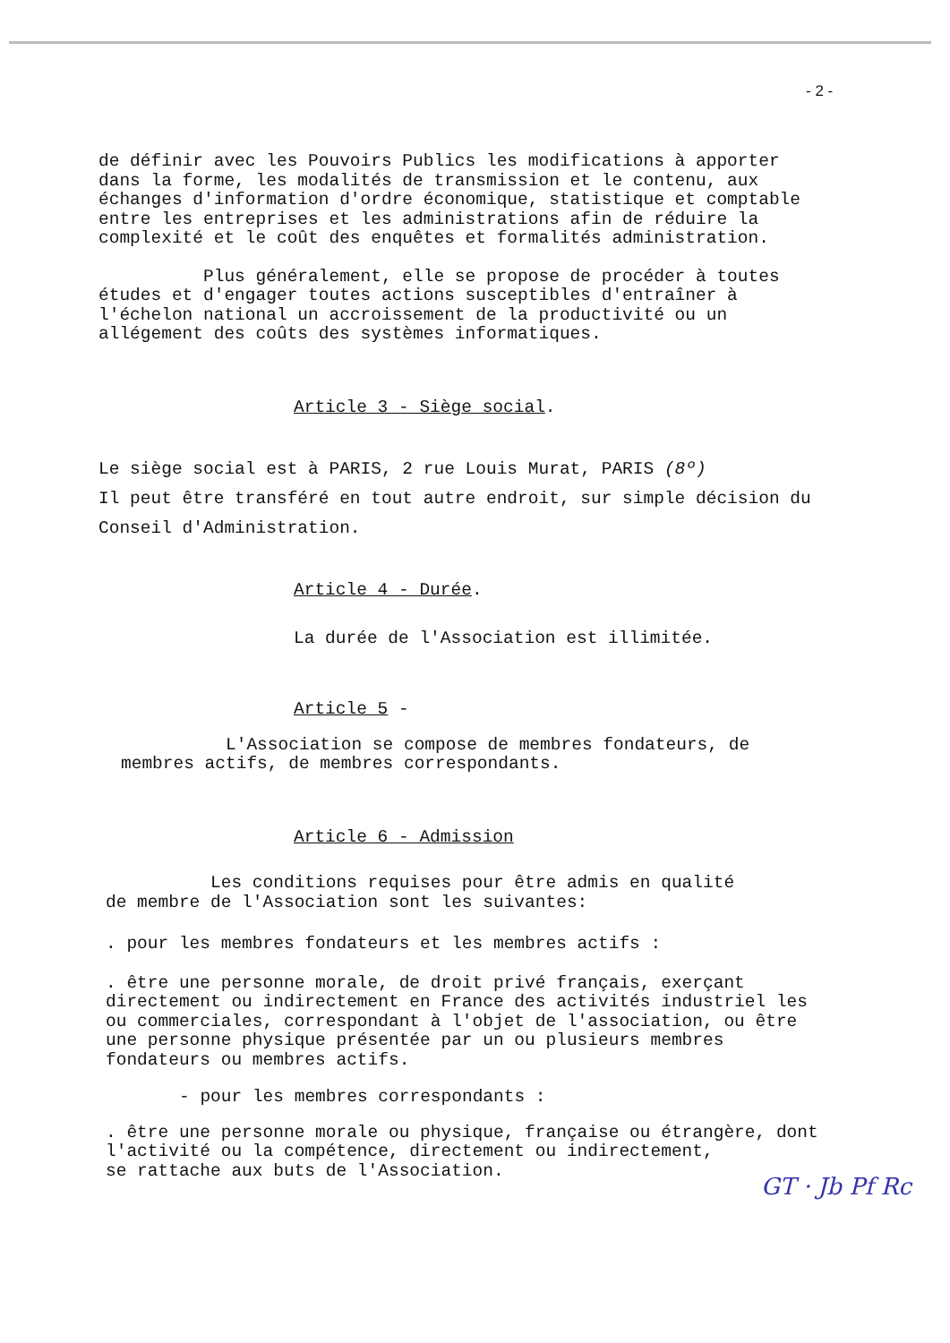- 2 -
de définir avec les Pouvoirs Publics les modifications à apporter
dans la forme, les modalités de transmission et le contenu, aux
échanges d'information d'ordre économique, statistique et comptable
entre les entreprises et les administrations afin de réduire la
complexité et le coût des enquêtes et formalités administration.
Plus généralement, elle se propose de procéder à toutes
études et d'engager toutes actions susceptibles d'entraîner à
l'échelon national un accroissement de la productivité ou un
allégement des coûts des systèmes informatiques.
Article 3 - Siège social.
Le siège social est à PARIS, 2 rue Louis Murat, PARIS (8º)
Il peut être transféré en tout autre endroit, sur simple décision du
Conseil d'Administration.
Article 4 - Durée.
La durée de l'Association est illimitée.
Article 5 -
L'Association se compose de membres fondateurs, de
membres actifs, de membres correspondants.
Article 6 - Admission
Les conditions requises pour être admis en qualité
de membre de l'Association sont les suivantes:
. pour les membres fondateurs et les membres actifs :
. être une personne morale, de droit privé français, exerçant
directement ou indirectement en France des activités industriel les
ou commerciales, correspondant à l'objet de l'association, ou être
une personne physique présentée par un ou plusieurs membres
fondateurs ou membres actifs.
- pour les membres correspondants :
. être une personne morale ou physique, française ou étrangère, dont
l'activité ou la compétence, directement ou indirectement,
se rattache aux buts de l'Association.
GT · Jb Pf Rc